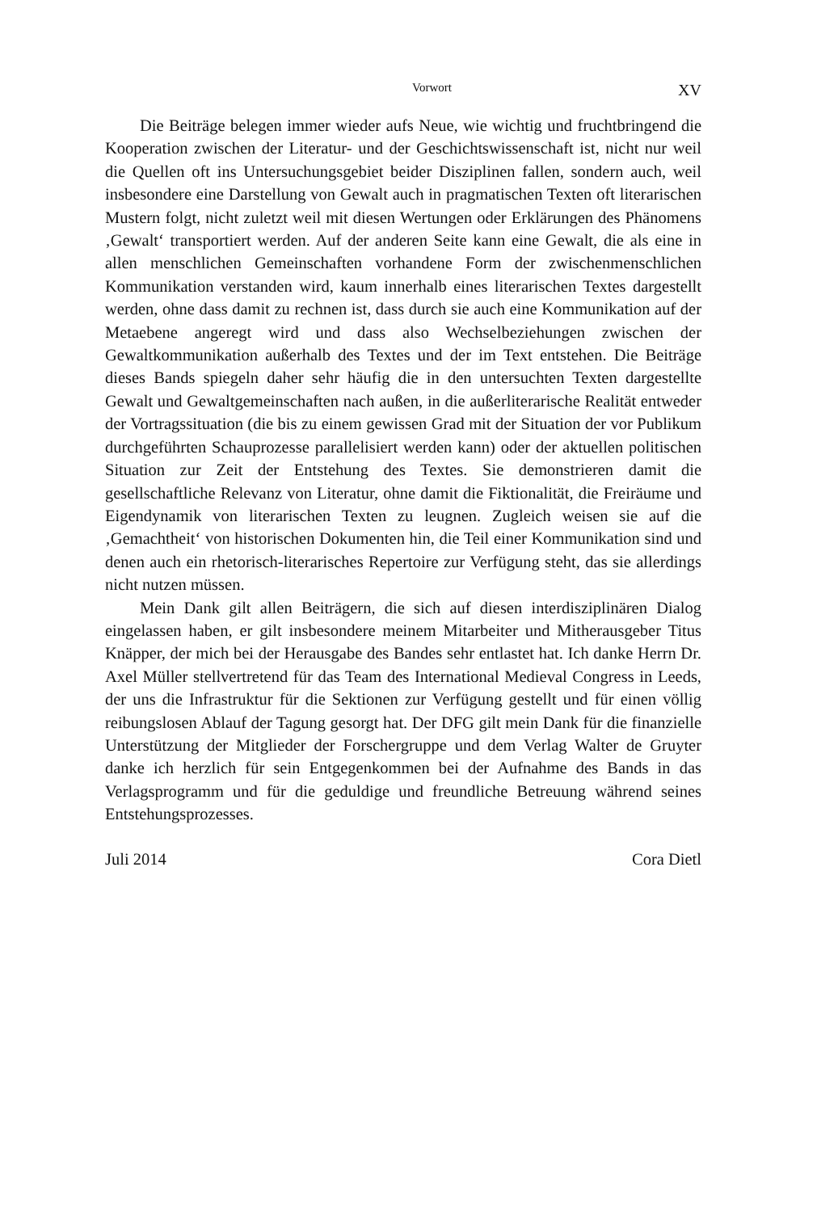Vorwort XV
Die Beiträge belegen immer wieder aufs Neue, wie wichtig und fruchtbringend die Kooperation zwischen der Literatur- und der Geschichtswissenschaft ist, nicht nur weil die Quellen oft ins Untersuchungsgebiet beider Disziplinen fallen, sondern auch, weil insbesondere eine Darstellung von Gewalt auch in pragmatischen Texten oft literarischen Mustern folgt, nicht zuletzt weil mit diesen Wertungen oder Erklärungen des Phänomens ‚Gewalt‘ transportiert werden. Auf der anderen Seite kann eine Gewalt, die als eine in allen menschlichen Gemeinschaften vorhandene Form der zwischenmenschlichen Kommunikation verstanden wird, kaum innerhalb eines literarischen Textes dargestellt werden, ohne dass damit zu rechnen ist, dass durch sie auch eine Kommunikation auf der Metaebene angeregt wird und dass also Wechselbeziehungen zwischen der Gewaltkommunikation außerhalb des Textes und der im Text entstehen. Die Beiträge dieses Bands spiegeln daher sehr häufig die in den untersuchten Texten dargestellte Gewalt und Gewaltgemeinschaften nach außen, in die außerliterarische Realität entweder der Vortragssituation (die bis zu einem gewissen Grad mit der Situation der vor Publikum durchgeführten Schauprozesse parallelisiert werden kann) oder der aktuellen politischen Situation zur Zeit der Entstehung des Textes. Sie demonstrieren damit die gesellschaftliche Relevanz von Literatur, ohne damit die Fiktionalität, die Freiräume und Eigendynamik von literarischen Texten zu leugnen. Zugleich weisen sie auf die ‚Gemachtheit‘ von historischen Dokumenten hin, die Teil einer Kommunikation sind und denen auch ein rhetorisch-literarisches Repertoire zur Verfügung steht, das sie allerdings nicht nutzen müssen.
Mein Dank gilt allen Beiträgern, die sich auf diesen interdisziplinären Dialog eingelassen haben, er gilt insbesondere meinem Mitarbeiter und Mitherausgeber Titus Knäpper, der mich bei der Herausgabe des Bandes sehr entlastet hat. Ich danke Herrn Dr. Axel Müller stellvertretend für das Team des International Medieval Congress in Leeds, der uns die Infrastruktur für die Sektionen zur Verfügung gestellt und für einen völlig reibungslosen Ablauf der Tagung gesorgt hat. Der DFG gilt mein Dank für die finanzielle Unterstützung der Mitglieder der Forschergruppe und dem Verlag Walter de Gruyter danke ich herzlich für sein Entgegenkommen bei der Aufnahme des Bands in das Verlagsprogramm und für die geduldige und freundliche Betreuung während seines Entstehungsprozesses.
Juli 2014 Cora Dietl